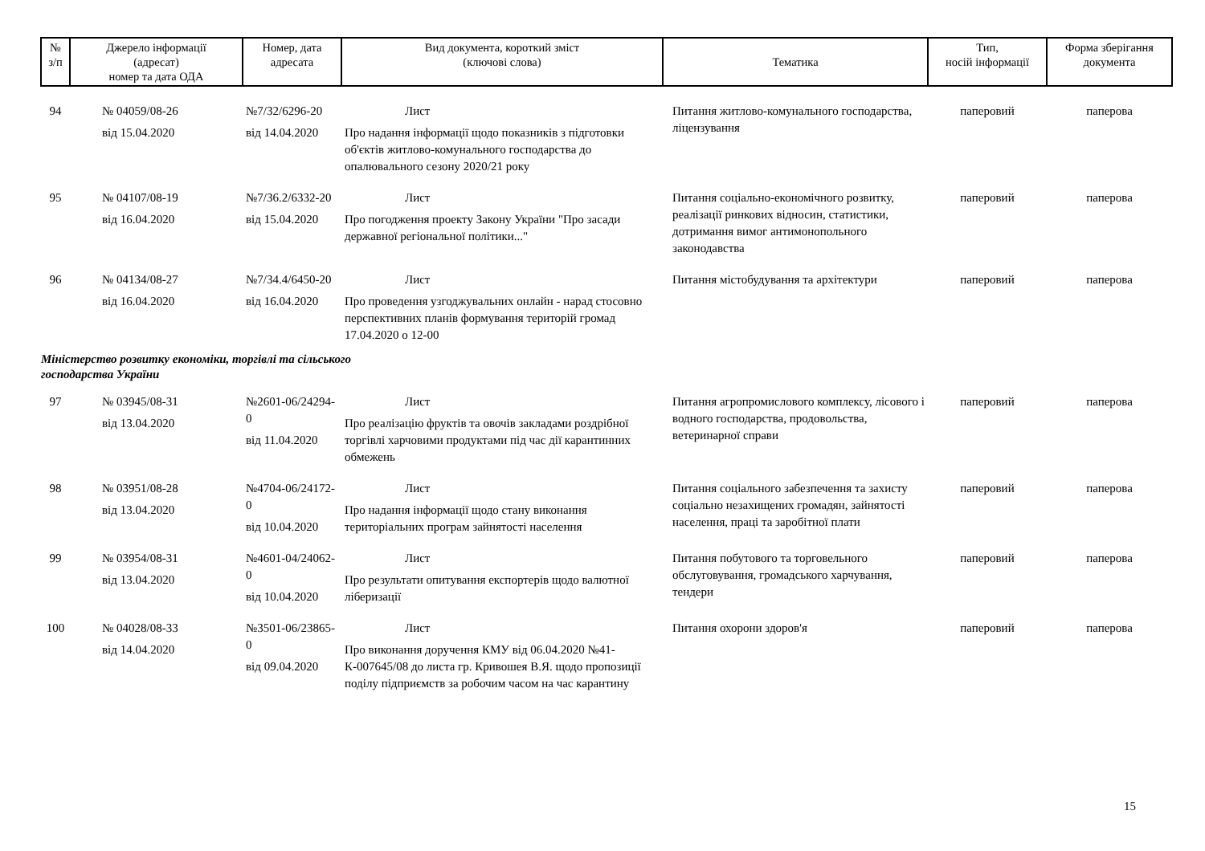| № з/п | Джерело інформації (адресат) номер та дата ОДА | Номер, дата адресата | Вид документа, короткий зміст (ключові слова) | Тематика | Тип, носій інформації | Форма зберігання документа |
| --- | --- | --- | --- | --- | --- | --- |
| 94 | № 04059/08-26 від 15.04.2020 | №7/32/6296-20 від 14.04.2020 | Лист Про надання інформації щодо показників з підготовки об'єктів житлово-комунального господарства до опалювального сезону 2020/21 року | Питання житлово-комунального господарства, ліцензування | паперовий | паперова |
| 95 | № 04107/08-19 від 16.04.2020 | №7/36.2/6332-20 від 15.04.2020 | Лист Про погодження проекту Закону України "Про засади державної регіональної політики..." | Питання соціально-економічного розвитку, реалізації ринкових відносин, статистики, дотримання вимог антимонопольного законодавства | паперовий | паперова |
| 96 | № 04134/08-27 від 16.04.2020 | №7/34.4/6450-20 від 16.04.2020 | Лист Про проведення узгоджувальних онлайн - нарад стосовно перспективних планів формування територій громад 17.04.2020 о 12-00 | Питання містобудування та архітектури | паперовий | паперова |
| Міністерство розвитку економіки, торгівлі та сільського господарства України | | | | | | |
| 97 | № 03945/08-31 від 13.04.2020 | №2601-06/24294-0 від 11.04.2020 | Лист Про реалізацію фруктів та овочів закладами роздрібної торгівлі харчовими продуктами під час дії карантинних обмежень | Питання агропромислового комплексу, лісового і водного господарства, продовольства, ветеринарної справи | паперовий | паперова |
| 98 | № 03951/08-28 від 13.04.2020 | №4704-06/24172-0 від 10.04.2020 | Лист Про надання інформації щодо стану виконання територіальних програм зайнятості населення | Питання соціального забезпечення та захисту соціально незахищених громадян, зайнятості населення, праці та заробітної плати | паперовий | паперова |
| 99 | № 03954/08-31 від 13.04.2020 | №4601-04/24062-0 від 10.04.2020 | Лист Про результати опитування експортерів щодо валютної ліберизації | Питання побутового та торговельного обслуговування, громадського харчування, тендери | паперовий | паперова |
| 100 | № 04028/08-33 від 14.04.2020 | №3501-06/23865-0 від 09.04.2020 | Лист Про виконання доручення КМУ від 06.04.2020 №41-К-007645/08 до листа гр. Кривошея В.Я. щодо пропозиції поділу підприємств за робочим часом на час карантину | Питання охорони здоров'я | паперовий | паперова |
15